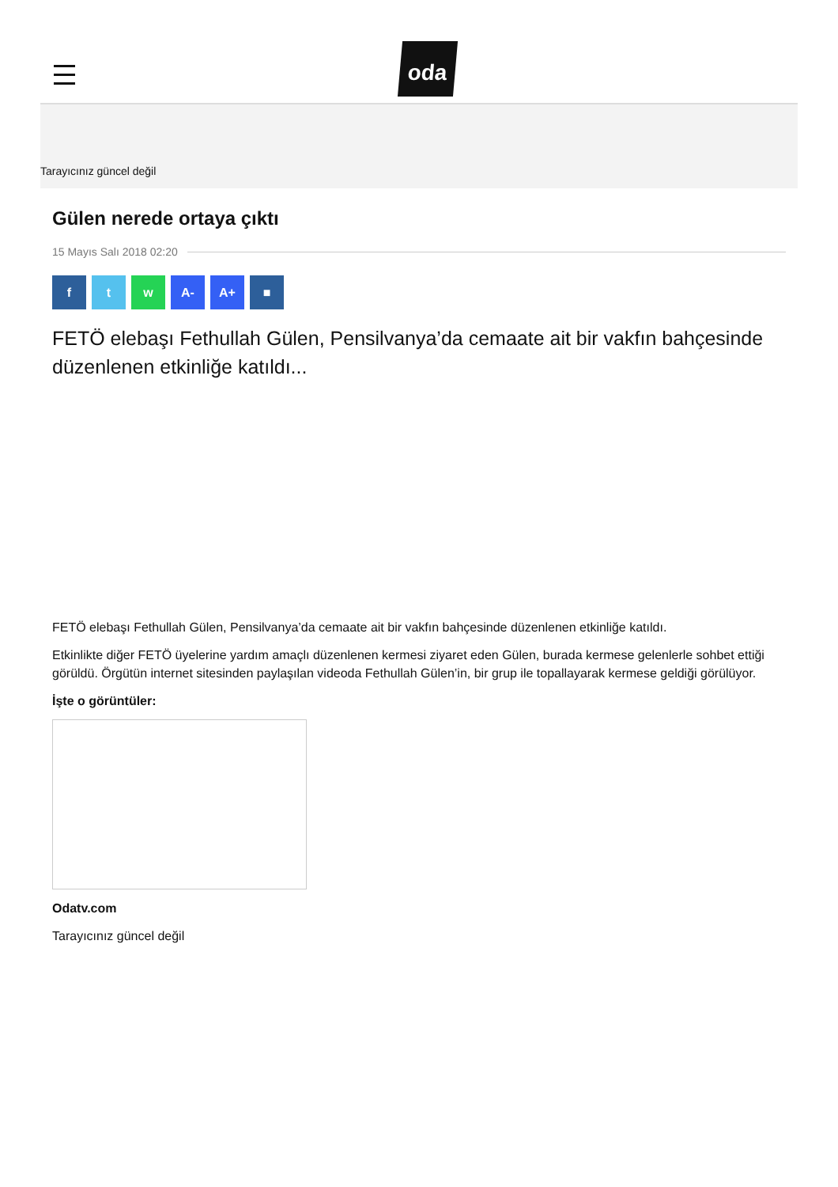oda
Tarayıcınız güncel değil
Gülen nerede ortaya çıktı
15 Mayıs Salı 2018 02:20
f t w A- A+ ■
FETÖ elebaşı Fethullah Gülen, Pensilvanya’da cemaate ait bir vakfın bahçesinde düzenlenen etkinliğe katıldı...
FETÖ elebaşı Fethullah Gülen, Pensilvanya’da cemaate ait bir vakfın bahçesinde düzenlenen etkinliğe katıldı.
Etkinlikte diğer FETÖ üyelerine yardım amaçlı düzenlenen kermesi ziyaret eden Gülen, burada kermese gelenlerle sohbet ettiği görüldü. Örgütün internet sitesinden paylaşılan videoda Fethullah Gülen’in, bir grup ile topallayarak kermese geldiği görülüyor.
İşte o görüntüler:
Odatv.com
Tarayıcınız güncel değil